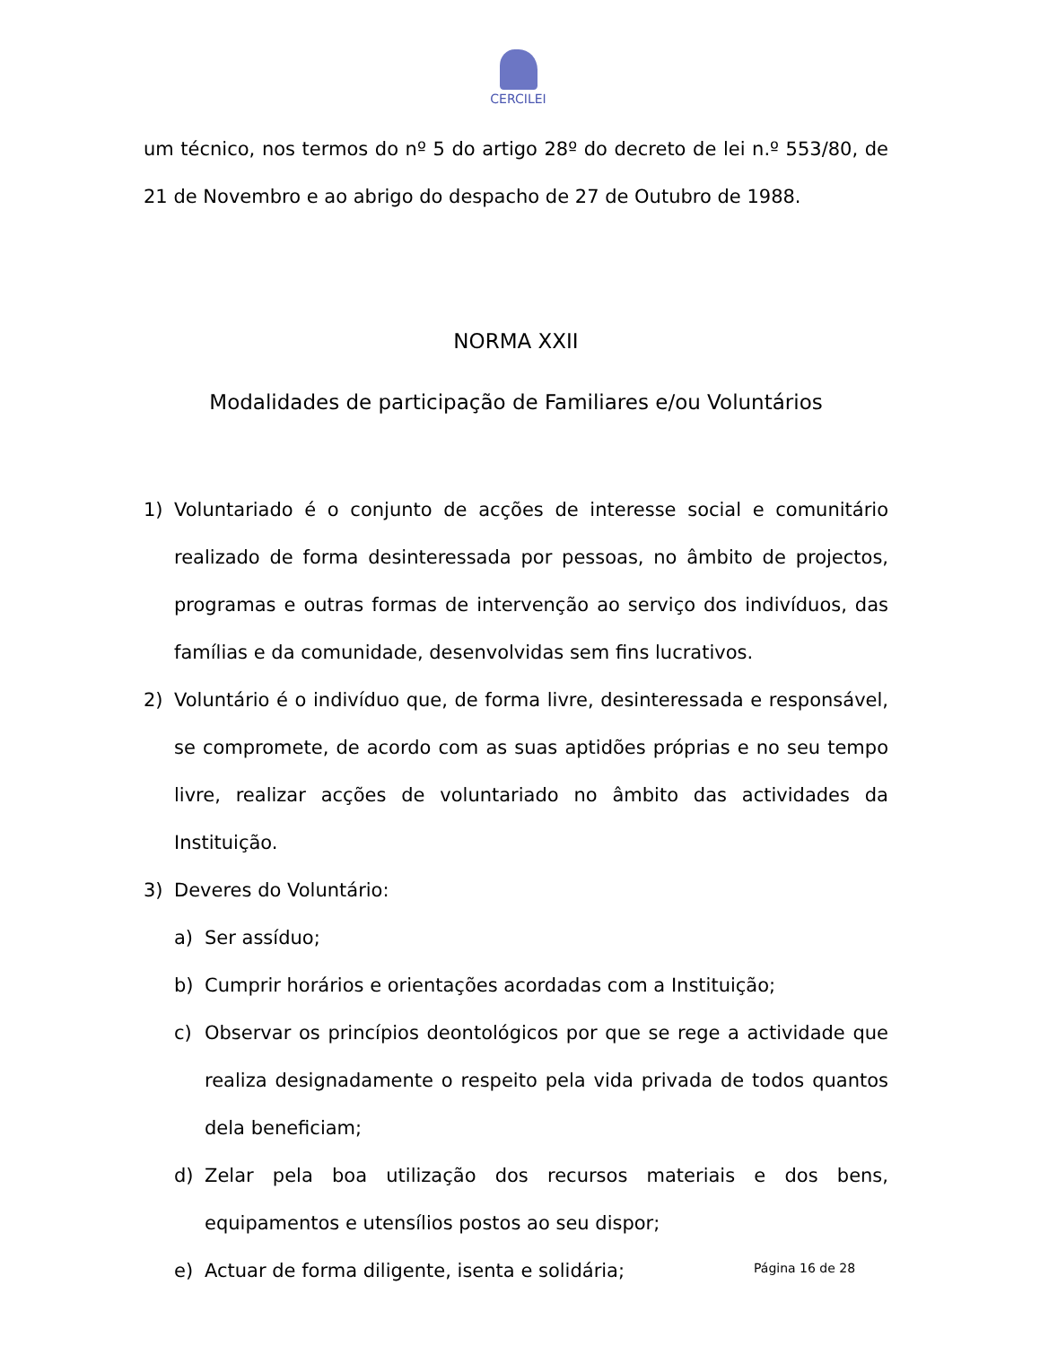CERCILEI
um técnico, nos termos do nº 5 do artigo 28º do decreto de lei n.º 553/80, de 21 de Novembro e ao abrigo do despacho de 27 de Outubro de 1988.
NORMA XXII
Modalidades de participação de Familiares e/ou Voluntários
1) Voluntariado é o conjunto de acções de interesse social e comunitário realizado de forma desinteressada por pessoas, no âmbito de projectos, programas e outras formas de intervenção ao serviço dos indivíduos, das famílias e da comunidade, desenvolvidas sem fins lucrativos.
2) Voluntário é o indivíduo que, de forma livre, desinteressada e responsável, se compromete, de acordo com as suas aptidões próprias e no seu tempo livre, realizar acções de voluntariado no âmbito das actividades da Instituição.
3) Deveres do Voluntário:
a) Ser assíduo;
b) Cumprir horários e orientações acordadas com a Instituição;
c) Observar os princípios deontológicos por que se rege a actividade que realiza designadamente o respeito pela vida privada de todos quantos dela beneficiam;
d) Zelar pela boa utilização dos recursos materiais e dos bens, equipamentos e utensílios postos ao seu dispor;
e) Actuar de forma diligente, isenta e solidária;
Página 16 de 28